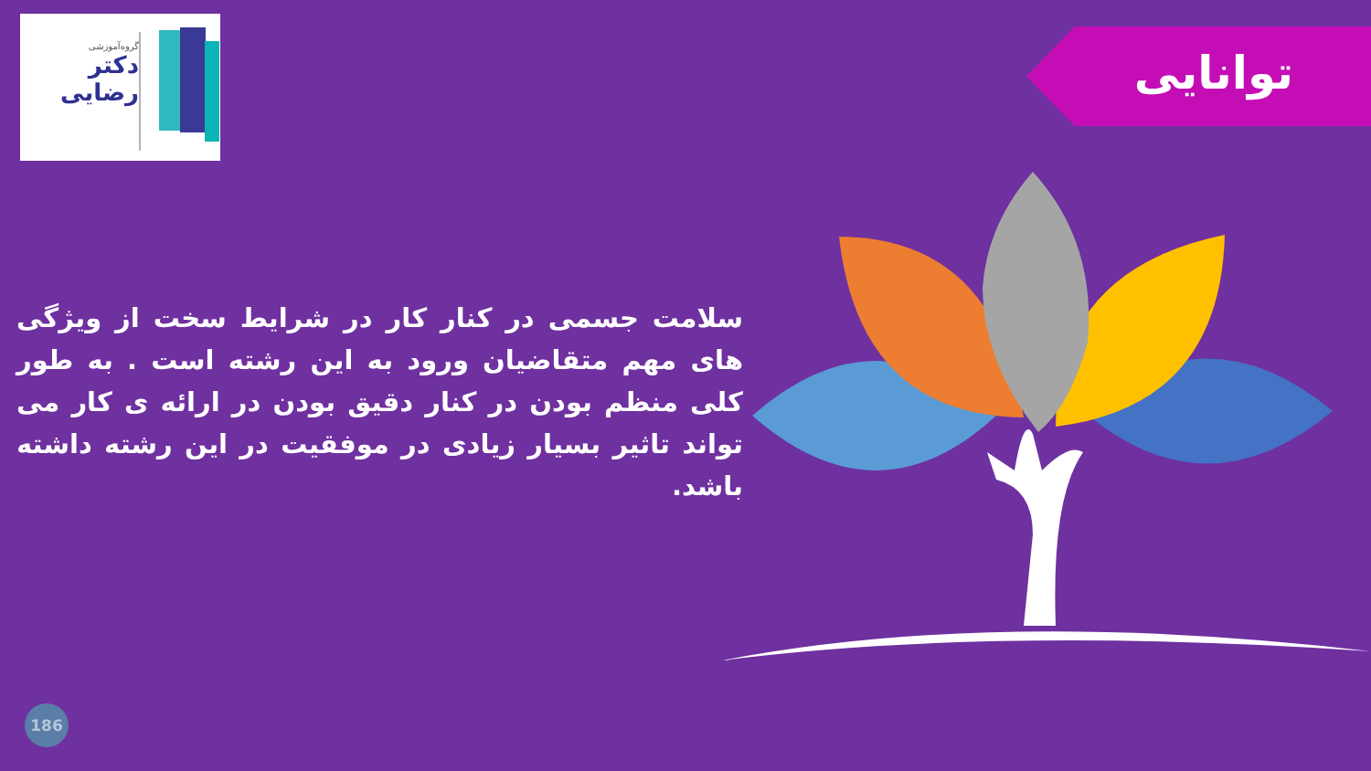گروه‌آموزشی
دکتر
رضایی
توانایی
سلامت جسمی در کنار کار در شرایط سخت از ویژگی های مهم متقاضیان ورود به این رشته است . به طور کلی منظم بودن در کنار دقیق بودن در ارائه ی کار می تواند تاثیر بسیار زیادی در موفقیت در این رشته داشته باشد.
186